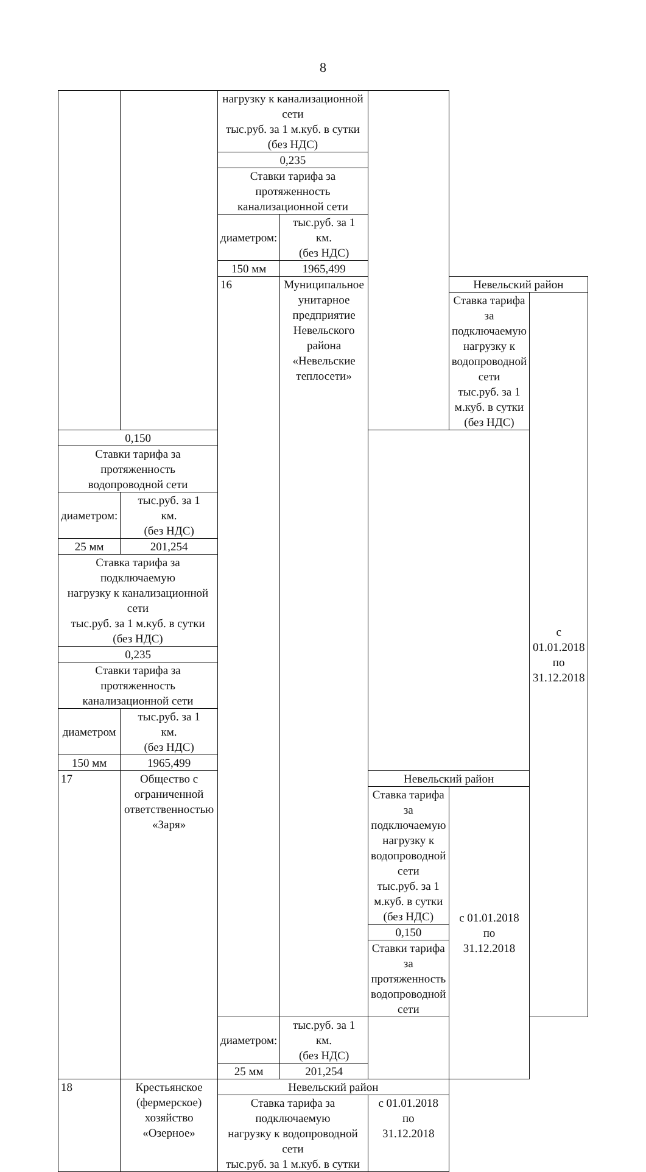8
| | | нагрузку к канализационной сети тыс.руб. за 1 м.куб. в сутки (без НДС) | | | | | |
| | | 0,235 | | | | | |
| | | Ставки тарифа за протяженность канализационной сети | | | | | |
| | | диаметром: | тыс.руб. за 1 км. (без НДС) | | | | |
| | | 150 мм | 1965,499 | | | | |
| | | 16 | Муниципальное унитарное предприятие Невельского района «Невельские теплосети» | | Невельский район | | |
| | | | | | Ставка тарифа за подключаемую нагрузку к водопроводной сети тыс.руб. за 1 м.куб. в сутки (без НДС) | | с 01.01.2018 по 31.12.2018 |
| 0,150 | | | | | | | |
| Ставки тарифа за протяженность водопроводной сети | | | | | | | |
| диаметром: | тыс.руб. за 1 км. (без НДС) | | | | | | |
| 25 мм | 201,254 | | | | | | |
| Ставка тарифа за подключаемую нагрузку к канализационной сети тыс.руб. за 1 м.куб. в сутки (без НДС) | | | | | | | |
| 0,235 | | | | | | | |
| Ставки тарифа за протяженность канализационной сети | | | | | | | |
| диаметром | тыс.руб. за 1 км. (без НДС) | | | | | | |
| 150 мм | 1965,499 | | | | | | |
| 17 | Общество с ограниченной ответственностью «Заря» | | | Невельский район | | | |
| | | | | Ставка тарифа за подключаемую нагрузку к водопроводной сети тыс.руб. за 1 м.куб. в сутки (без НДС) | | с 01.01.2018 по 31.12.2018 | |
| | | | | 0,150 | | | |
| | | | | Ставки тарифа за протяженность водопроводной сети | | | |
| | | диаметром: | тыс.руб. за 1 км. (без НДС) | | | | |
| | | 25 мм | 201,254 | | | | |
| 18 | Крестьянское (фермерское) хозяйство «Озерное» | Невельский район | | | | | |
| | | Ставка тарифа за подключаемую нагрузку к водопроводной сети тыс.руб. за 1 м.куб. в сутки | | с 01.01.2018 по 31.12.2018 | | | |